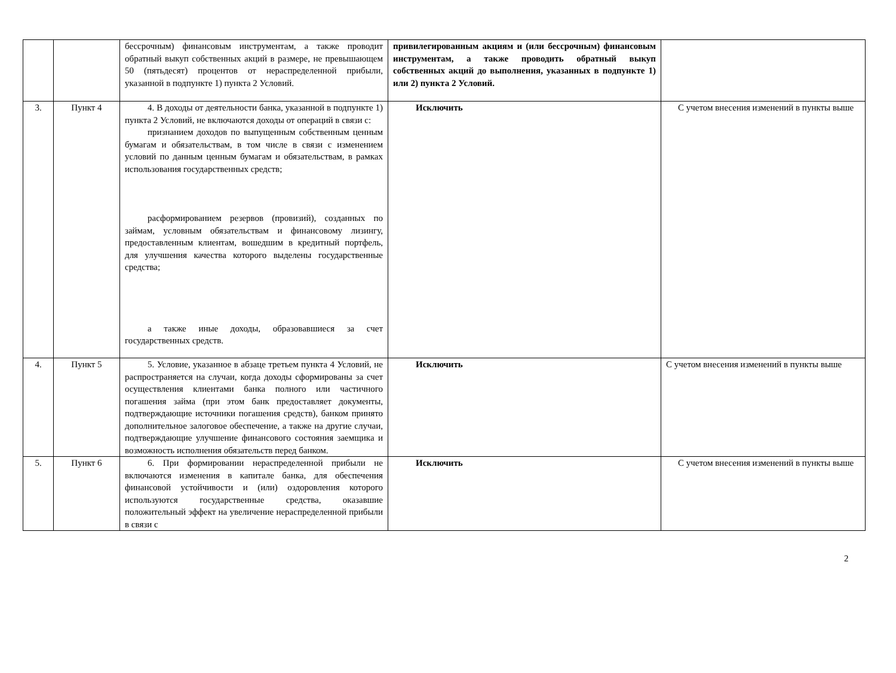| | | бессрочным) финансовым инструментам, а также проводит обратный выкуп собственных акций в размере, не превышающем 50 (пятьдесят) процентов от нераспределенной прибыли, указанной в подпункте 1) пункта 2 Условий. | привилегированным акциям и (или бессрочным) финансовым инструментам, а также проводить обратный выкуп собственных акций до выполнения, указанных в подпункте 1) или 2) пункта 2 Условий. | |
| 3. | Пункт 4 | 4. В доходы от деятельности банка, указанной в подпункте 1) пункта 2 Условий, не включаются доходы от операций в связи с: признанием доходов по выпущенным собственным ценным бумагам и обязательствам, в том числе в связи с изменением условий по данным ценным бумагам и обязательствам, в рамках использования государственных средств; расформированием резервов (провизий), созданных по займам, условным обязательствам и финансовому лизингу, предоставленным клиентам, вошедшим в кредитный портфель, для улучшения качества которого выделены государственные средства; а также иные доходы, образовавшиеся за счет государственных средств. | Исключить | С учетом внесения изменений в пункты выше |
| 4. | Пункт 5 | 5. Условие, указанное в абзаце третьем пункта 4 Условий, не распространяется на случаи, когда доходы сформированы за счет осуществления клиентами банка полного или частичного погашения займа (при этом банк предоставляет документы, подтверждающие источники погашения средств), банком принято дополнительное залоговое обеспечение, а также на другие случаи, подтверждающие улучшение финансового состояния заемщика и возможность исполнения обязательств перед банком. | Исключить | С учетом внесения изменений в пункты выше |
| 5. | Пункт 6 | 6. При формировании нераспределенной прибыли не включаются изменения в капитале банка, для обеспечения финансовой устойчивости и (или) оздоровления которого используются государственные средства, оказавшие положительный эффект на увеличение нераспределенной прибыли в связи с | Исключить | С учетом внесения изменений в пункты выше |
2